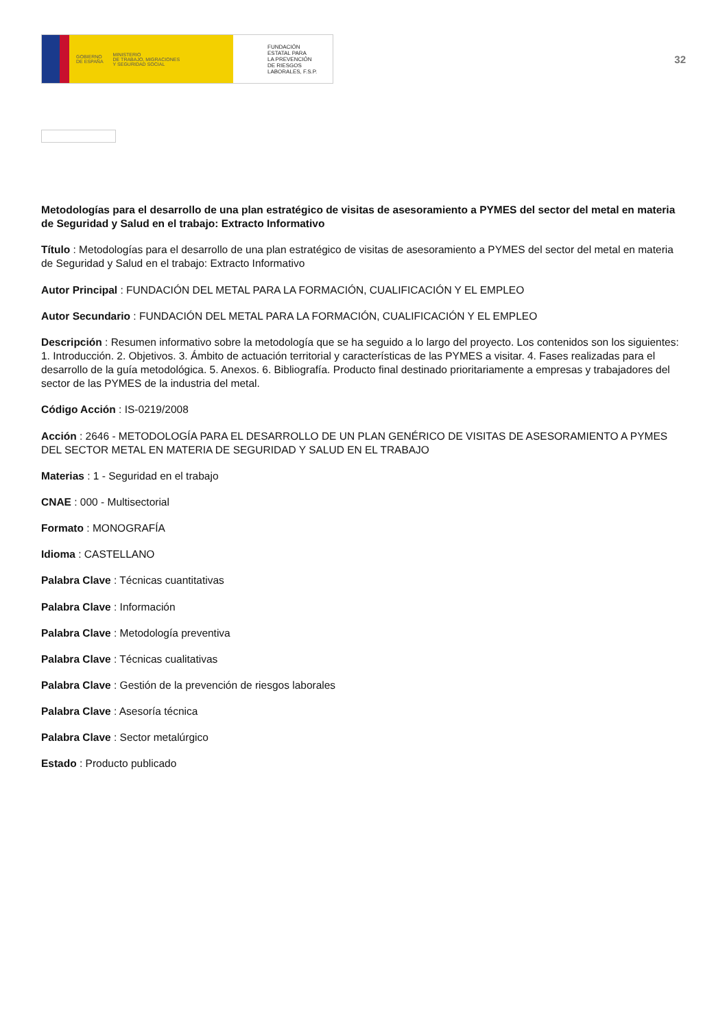GOBIERNO
DE ESPAÑA MINISTERIO
DE TRABAJO, MIGRACIONES
Y SEGURIDAD SOCIAL
FUNDACIÓN
ESTATAL PARA
LA PREVENCIÓN
DE RIESGOS
LABORALES, F.S.P.
32
Metodologías para el desarrollo de una plan estratégico de visitas de asesoramiento a PYMES del sector del metal en materia de Seguridad y Salud en el trabajo: Extracto Informativo
Título : Metodologías para el desarrollo de una plan estratégico de visitas de asesoramiento a PYMES del sector del metal en materia de Seguridad y Salud en el trabajo: Extracto Informativo
Autor Principal : FUNDACIÓN DEL METAL PARA LA FORMACIÓN, CUALIFICACIÓN Y EL EMPLEO
Autor Secundario : FUNDACIÓN DEL METAL PARA LA FORMACIÓN, CUALIFICACIÓN Y EL EMPLEO
Descripción : Resumen informativo sobre la metodología que se ha seguido a lo largo del proyecto. Los contenidos son los siguientes: 1. Introducción. 2. Objetivos. 3. Ámbito de actuación territorial y características de las PYMES a visitar. 4. Fases realizadas para el desarrollo de la guía metodológica. 5. Anexos. 6. Bibliografía. Producto final destinado prioritariamente a empresas y trabajadores del sector de las PYMES de la industria del metal.
Código Acción : IS-0219/2008
Acción : 2646 - METODOLOGÍA PARA EL DESARROLLO DE UN PLAN GENÉRICO DE VISITAS DE ASESORAMIENTO A PYMES DEL SECTOR METAL EN MATERIA DE SEGURIDAD Y SALUD EN EL TRABAJO
Materias : 1 - Seguridad en el trabajo
CNAE : 000 - Multisectorial
Formato : MONOGRAFÍA
Idioma : CASTELLANO
Palabra Clave : Técnicas cuantitativas
Palabra Clave : Información
Palabra Clave : Metodología preventiva
Palabra Clave : Técnicas cualitativas
Palabra Clave : Gestión de la prevención de riesgos laborales
Palabra Clave : Asesoría técnica
Palabra Clave : Sector metalúrgico
Estado : Producto publicado